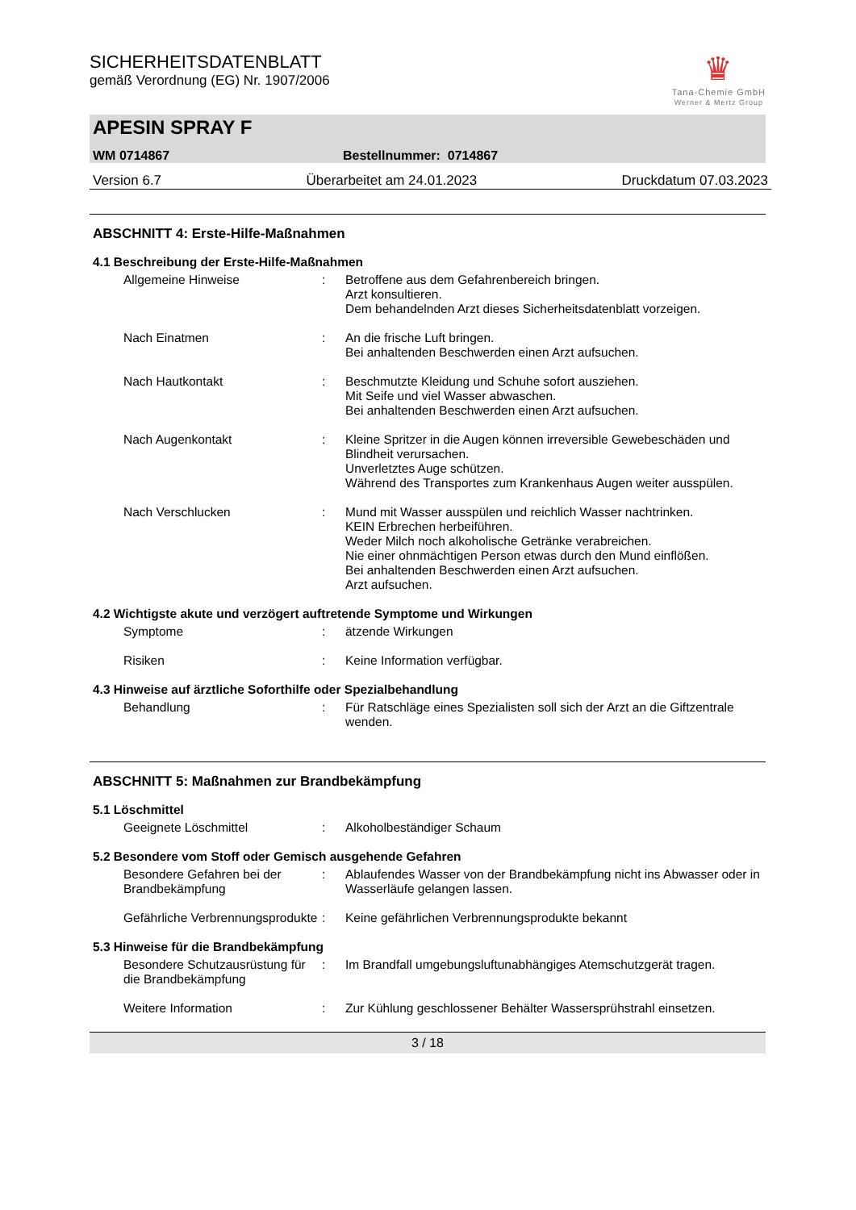♛
Tana-Chemie GmbH
Werner & Mertz Group
SICHERHEITSDATENBLATT
gemäß Verordnung (EG) Nr. 1907/2006
APESIN SPRAY F
WM 0714867 Bestellnummer: 0714867
Version 6.7 Überarbeitet am 24.01.2023 Druckdatum 07.03.2023
ABSCHNITT 4: Erste-Hilfe-Maßnahmen
4.1 Beschreibung der Erste-Hilfe-Maßnahmen
Allgemeine Hinweise : Betroffene aus dem Gefahrenbereich bringen.
Arzt konsultieren.
Dem behandelnden Arzt dieses Sicherheitsdatenblatt vorzeigen.
Nach Einatmen : An die frische Luft bringen.
Bei anhaltenden Beschwerden einen Arzt aufsuchen.
Nach Hautkontakt : Beschmutzte Kleidung und Schuhe sofort ausziehen.
Mit Seife und viel Wasser abwaschen.
Bei anhaltenden Beschwerden einen Arzt aufsuchen.
Nach Augenkontakt : Kleine Spritzer in die Augen können irreversible Gewebeschäden und Blindheit verursachen.
Unverletztes Auge schützen.
Während des Transportes zum Krankenhaus Augen weiter ausspülen.
Nach Verschlucken : Mund mit Wasser ausspülen und reichlich Wasser nachtrinken.
KEIN Erbrechen herbeiführen.
Weder Milch noch alkoholische Getränke verabreichen.
Nie einer ohnmächtigen Person etwas durch den Mund einflößen.
Bei anhaltenden Beschwerden einen Arzt aufsuchen.
Arzt aufsuchen.
4.2 Wichtigste akute und verzögert auftretende Symptome und Wirkungen
Symptome : ätzende Wirkungen
Risiken : Keine Information verfügbar.
4.3 Hinweise auf ärztliche Soforthilfe oder Spezialbehandlung
Behandlung : Für Ratschläge eines Spezialisten soll sich der Arzt an die Giftzentrale wenden.
ABSCHNITT 5: Maßnahmen zur Brandbekämpfung
5.1 Löschmittel
Geeignete Löschmittel : Alkoholbeständiger Schaum
5.2 Besondere vom Stoff oder Gemisch ausgehende Gefahren
Besondere Gefahren bei der Brandbekämpfung
: Ablaufendes Wasser von der Brandbekämpfung nicht ins Abwasser oder in Wasserläufe gelangen lassen.
Gefährliche Verbrennungsprodukte
: Keine gefährlichen Verbrennungsprodukte bekannt
5.3 Hinweise für die Brandbekämpfung
Besondere Schutzausrüstung für die Brandbekämpfung
: Im Brandfall umgebungsluftunabhängiges Atemschutzgerät tragen.
Weitere Information : Zur Kühlung geschlossener Behälter Wassersprühstrahl einsetzen.
3 / 18